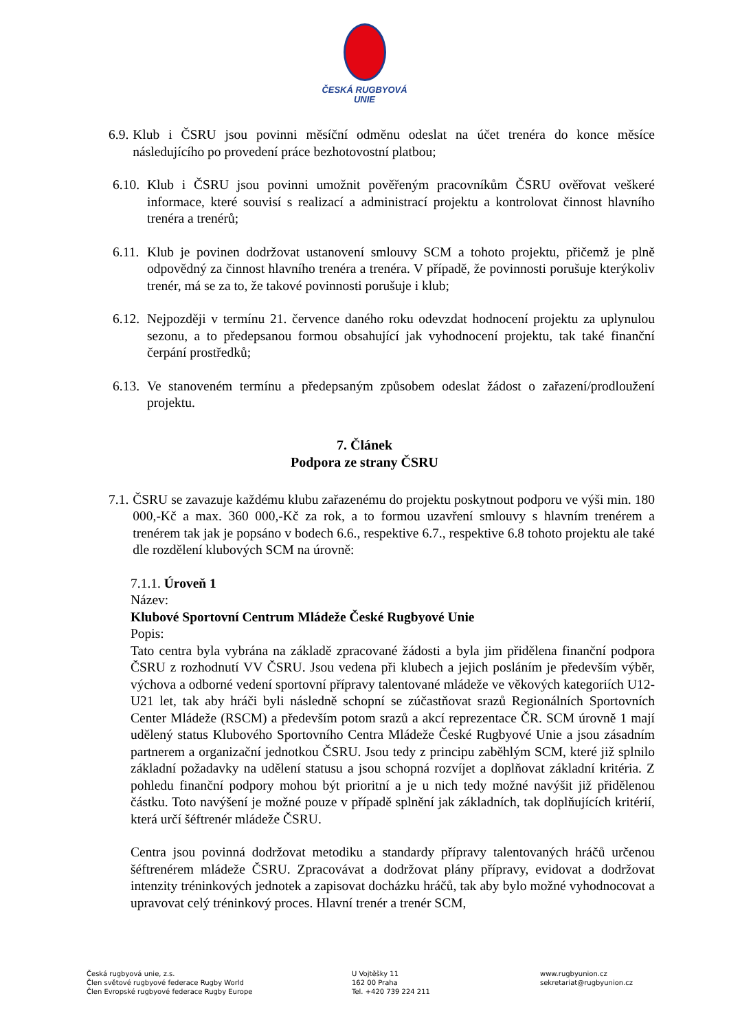ČESKÁ RUGBYOVÁ
UNIE
6.9. Klub i ČSRU jsou povinni měsíční odměnu odeslat na účet trenéra do konce měsíce následujícího po provedení práce bezhotovostní platbou;
6.10. Klub i ČSRU jsou povinni umožnit pověřeným pracovníkům ČSRU ověřovat veškeré informace, které souvisí s realizací a administrací projektu a kontrolovat činnost hlavního trenéra a trenérů;
6.11. Klub je povinen dodržovat ustanovení smlouvy SCM a tohoto projektu, přičemž je plně odpovědný za činnost hlavního trenéra a trenéra. V případě, že povinnosti porušuje kterýkoliv trenér, má se za to, že takové povinnosti porušuje i klub;
6.12. Nejpozději v termínu 21. července daného roku odevzdat hodnocení projektu za uplynulou sezonu, a to předepsanou formou obsahující jak vyhodnocení projektu, tak také finanční čerpání prostředků;
6.13. Ve stanoveném termínu a předepsaným způsobem odeslat žádost o zařazení/prodloužení projektu.
7. Článek
Podpora ze strany ČSRU
7.1. ČSRU se zavazuje každému klubu zařazenému do projektu poskytnout podporu ve výši min. 180 000,-Kč a max. 360 000,-Kč za rok, a to formou uzavření smlouvy s hlavním trenérem a trenérem tak jak je popsáno v bodech 6.6., respektive 6.7., respektive 6.8 tohoto projektu ale také dle rozdělení klubových SCM na úrovně:
7.1.1. Úroveň 1
Název:
Klubové Sportovní Centrum Mládeže České Rugbyové Unie
Popis:
Tato centra byla vybrána na základě zpracované žádosti a byla jim přidělena finanční podpora ČSRU z rozhodnutí VV ČSRU. Jsou vedena při klubech a jejich posláním je především výběr, výchova a odborné vedení sportovní přípravy talentované mládeže ve věkových kategoriích U12-U21 let, tak aby hráči byli následně schopní se zúčastňovat srazů Regionálních Sportovních Center Mládeže (RSCM) a především potom srazů a akcí reprezentace ČR. SCM úrovně 1 mají udělený status Klubového Sportovního Centra Mládeže České Rugbyové Unie a jsou zásadním partnerem a organizační jednotkou ČSRU. Jsou tedy z principu zaběhlým SCM, které již splnilo základní požadavky na udělení statusu a jsou schopná rozvíjet a doplňovat základní kritéria. Z pohledu finanční podpory mohou být prioritní a je u nich tedy možné navýšit již přidělenou částku. Toto navýšení je možné pouze v případě splnění jak základních, tak doplňujících kritérií, která určí šéftrenér mládeže ČSRU.
Centra jsou povinná dodržovat metodiku a standardy přípravy talentovaných hráčů určenou šéftrenérem mládeže ČSRU. Zpracovávat a dodržovat plány přípravy, evidovat a dodržovat intenzity tréninkových jednotek a zapisovat docházku hráčů, tak aby bylo možné vyhodnocovat a upravovat celý tréninkový proces. Hlavní trenér a trenér SCM,
Česká rugbyová unie, z.s.
Člen světové rugbyové federace Rugby World
Člen Evropské rugbyové federace Rugby Europe
U Vojtěšky 11
162 00 Praha
Tel. +420 739 224 211
www.rugbyunion.cz
sekretariat@rugbyunion.cz